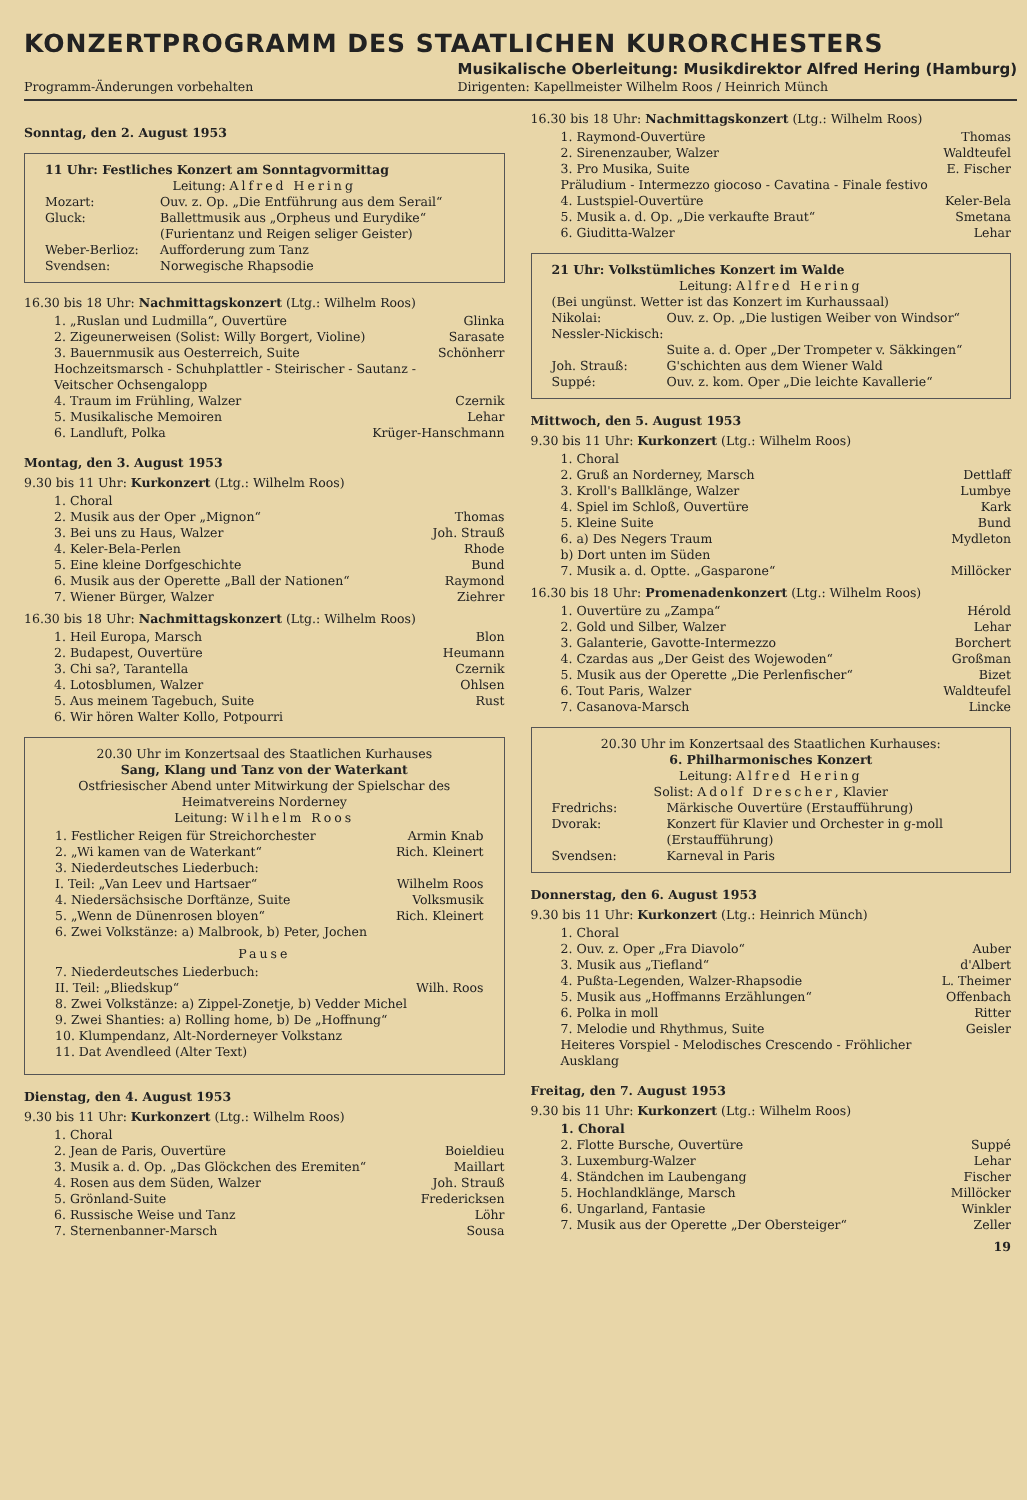KONZERTPROGRAMM DES STAATLICHEN KURORCHESTERS
Programm-Änderungen vorbehalten
Musikalische Oberleitung: Musikdirektor Alfred Hering (Hamburg)
Dirigenten: Kapellmeister Wilhelm Roos / Heinrich Münch
Sonntag, den 2. August 1953
11 Uhr: Festliches Konzert am Sonntagvormittag
Leitung: Alfred Hering
Mozart: Ouv. z. Op. „Die Entführung aus dem Serail“Gluck: Ballettmusik aus „Orpheus und Eurydike“ (Furientanz und Reigen seliger Geister) Weber-Berlioz: Aufforderung zum Tanz Svendsen: Norwegische Rhapsodie
16.30 bis 18 Uhr: Nachmittagskonzert (Ltg.: Wilhelm Roos)
1. „Ruslan und Ludmilla“, Ouvertüre Glinka
2. Zigeunerweisen (Solist: Willy Borgert, Violine) Sarasate
3. Bauernmusik aus Oesterreich, Suite
Hochzeitsmarsch - Schuhplattler - Steirischer - Sautanz - Veitscher Ochsengalopp Schönherr
4. Traum im Frühling, Walzer Czernik
5. Musikalische Memoiren Lehar
6. Landluft, Polka Krüger-Hanschmann
Montag, den 3. August 1953
9.30 bis 11 Uhr: Kurkonzert (Ltg.: Wilhelm Roos)
1. Choral
2. Musik aus der Oper „Mignon“Thomas
3. Bei uns zu Haus, Walzer Joh. Strauß
4. Keler-Bela-Perlen Rhode
5. Eine kleine Dorfgeschichte Bund
6. Musik aus der Operette „Ball der Nationen“Raymond
7. Wiener Bürger, Walzer Ziehrer
16.30 bis 18 Uhr: Nachmittagskonzert (Ltg.: Wilhelm Roos)
1. Heil Europa, Marsch Blon
2. Budapest, Ouvertüre Heumann
3. Chi sa?, Tarantella Czernik
4. Lotosblumen, Walzer Ohlsen
5. Aus meinem Tagebuch, Suite Rust
6. Wir hören Walter Kollo, Potpourri
20.30 Uhr im Konzertsaal des Staatlichen Kurhauses
Sang, Klang und Tanz von der Waterkant
Ostfriesischer Abend unter Mitwirkung der Spielschar des Heimatvereins Norderney
Leitung: Wilhelm Roos
1. Festlicher Reigen für Streichorchester Armin Knab
2. „Wi kamen van de Waterkant“Rich. Kleinert
3. Niederdeutsches Liederbuch:
I. Teil: „Van Leev und Hartsaer“
Wilhelm Roos
4. Niedersächsische Dorftänze, Suite Volksmusik
5. „Wenn de Dünenrosen bloyen“Rich. Kleinert
6. Zwei Volkstänze: a) Malbrook, b) Peter, Jochen
Pause
7. Niederdeutsches Liederbuch:
II. Teil: „Bliedskup“
Wilh. Roos
8. Zwei Volkstänze: a) Zippel-Zonetje, b) Vedder Michel
9. Zwei Shanties: a) Rolling home, b) De „Hoffnung“
10. Klumpendanz, Alt-Norderneyer Volkstanz
11. Dat Avendleed (Alter Text)
Dienstag, den 4. August 1953
9.30 bis 11 Uhr: Kurkonzert (Ltg.: Wilhelm Roos)
1. Choral
2. Jean de Paris, Ouvertüre Boieldieu
3. Musik a. d. Op. „Das Glöckchen des Eremiten“Maillart
4. Rosen aus dem Süden, Walzer Joh. Strauß
5. Grönland-Suite Fredericksen
6. Russische Weise und Tanz Löhr
7. Sternenbanner-Marsch Sousa
16.30 bis 18 Uhr: Nachmittagskonzert (Ltg.: Wilhelm Roos)
1. Raymond-Ouvertüre Thomas
2. Sirenenzauber, Walzer Waldteufel
3. Pro Musika, Suite
Präludium - Intermezzo giocoso - Cavatina - Finale festivo E. Fischer
4. Lustspiel-Ouvertüre Keler-Bela
5. Musik a. d. Op. „Die verkaufte Braut“Smetana
6. Giuditta-Walzer Lehar
21 Uhr: Volkstümliches Konzert im Walde
Leitung: Alfred Hering
(Bei ungünst. Wetter ist das Konzert im Kurhaussaal)
Nikolai: Ouv. z. Op. „Die lustigen Weiber von Windsor“Nessler-Nickisch:
Suite a. d. Oper „Der Trompeter v. Säkkingen“Joh. Strauß: G'schichten aus dem Wiener Wald Suppé: Ouv. z. kom. Oper „Die leichte Kavallerie“
Mittwoch, den 5. August 1953
9.30 bis 11 Uhr: Kurkonzert (Ltg.: Wilhelm Roos)
1. Choral
2. Gruß an Norderney, Marsch Dettlaff
3. Kroll's Ballklänge, Walzer Lumbye
4. Spiel im Schloß, Ouvertüre Kark
5. Kleine Suite Bund
6. a) Des Negers Traum
b) Dort unten im Süden Mydleton
7. Musik a. d. Optte. „Gasparone“Millöcker
16.30 bis 18 Uhr: Promenadenkonzert (Ltg.: Wilhelm Roos)
1. Ouvertüre zu „Zampa“Hérold
2. Gold und Silber, Walzer Lehar
3. Galanterie, Gavotte-Intermezzo Borchert
4. Czardas aus „Der Geist des Wojewoden“Großman
5. Musik aus der Operette „Die Perlenfischer“Bizet
6. Tout Paris, Walzer Waldteufel
7. Casanova-Marsch Lincke
20.30 Uhr im Konzertsaal des Staatlichen Kurhauses:
6. Philharmonisches Konzert
Leitung: Alfred Hering
Solist: Adolf Drescher, Klavier
Fredrichs: Märkische Ouvertüre (Erstaufführung) Dvorak: Konzert für Klavier und Orchester in g-moll (Erstaufführung) Svendsen: Karneval in Paris
Donnerstag, den 6. August 1953
9.30 bis 11 Uhr: Kurkonzert (Ltg.: Heinrich Münch)
1. Choral
2. Ouv. z. Oper „Fra Diavolo“Auber
3. Musik aus „Tiefland“d'Albert
4. Pußta-Legenden, Walzer-Rhapsodie L. Theimer
5. Musik aus „Hoffmanns Erzählungen“Offenbach
6. Polka in moll Ritter
7. Melodie und Rhythmus, Suite
Heiteres Vorspiel - Melodisches Crescendo - Fröhlicher Ausklang Geisler
Freitag, den 7. August 1953
9.30 bis 11 Uhr: Kurkonzert (Ltg.: Wilhelm Roos)
1. Choral
2. Flotte Bursche, Ouvertüre Suppé
3. Luxemburg-Walzer Lehar
4. Ständchen im Laubengang Fischer
5. Hochlandklänge, Marsch Millöcker
6. Ungarland, Fantasie Winkler
7. Musik aus der Operette „Der Obersteiger“Zeller
19